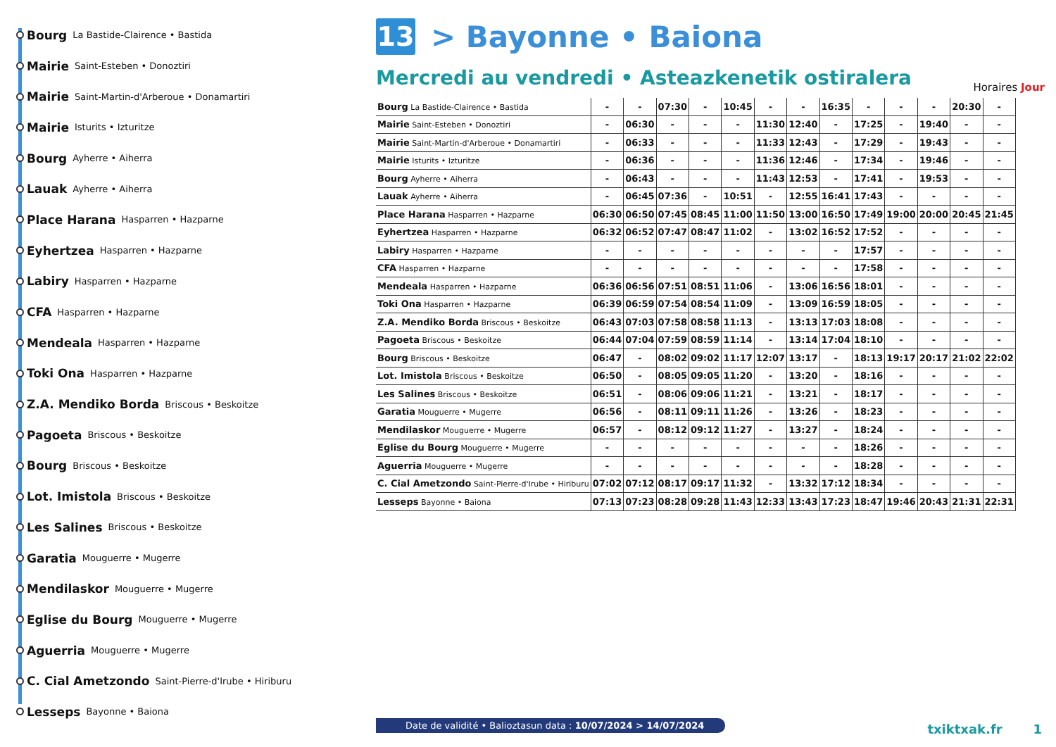Bourg La Bastide-Clairence • Bastida
Mairie Saint-Esteben • Donoztiri
Mairie Saint-Martin-d'Arberoue • Donamartiri
Mairie Isturits • Izturitze
Bourg Ayherre • Aiherra
Lauak Ayherre • Aiherra
Place Harana Hasparren • Hazparne
Eyhertzea Hasparren • Hazparne
Labiry Hasparren • Hazparne
CFA Hasparren • Hazparne
Mendeala Hasparren • Hazparne
Toki Ona Hasparren • Hazparne
Z.A. Mendiko Borda Briscous • Beskoitze
Pagoeta Briscous • Beskoitze
Bourg Briscous • Beskoitze
Lot. Imistola Briscous • Beskoitze
Les Salines Briscous • Beskoitze
Garatia Mouguerre • Mugerre
Mendilaskor Mouguerre • Mugerre
Eglise du Bourg Mouguerre • Mugerre
Aguerria Mouguerre • Mugerre
C. Cial Ametzondo Saint-Pierre-d'Irube • Hiriburu
Lesseps Bayonne • Baiona
13
> Bayonne • Baiona
Mercredi au vendredi • Asteazkenetik ostiralera
| Bourg La Bastide-Clairence • Bastida | - | - | 07:30 | - | 10:45 | - | - | 16:35 | - | - | - | 20:30 | - |
| Mairie Saint-Esteben • Donoztiri | - | 06:30 | - | - | - | 11:30 | 12:40 | - | 17:25 | - | 19:40 | - | - |
| Mairie Saint-Martin-d'Arberoue • Donamartiri | - | 06:33 | - | - | - | 11:33 | 12:43 | - | 17:29 | - | 19:43 | - | - |
| Mairie Isturits • Izturitze | - | 06:36 | - | - | - | 11:36 | 12:46 | - | 17:34 | - | 19:46 | - | - |
| Bourg Ayherre • Aiherra | - | 06:43 | - | - | - | 11:43 | 12:53 | - | 17:41 | - | 19:53 | - | - |
| Lauak Ayherre • Aiherra | - | 06:45 | 07:36 | - | 10:51 | - | 12:55 | 16:41 | 17:43 | - | - | - | - |
| Place Harana Hasparren • Hazparne | 06:30 | 06:50 | 07:45 | 08:45 | 11:00 | 11:50 | 13:00 | 16:50 | 17:49 | 19:00 | 20:00 | 20:45 | 21:45 |
| Eyhertzea Hasparren • Hazparne | 06:32 | 06:52 | 07:47 | 08:47 | 11:02 | - | 13:02 | 16:52 | 17:52 | - | - | - | - |
| Labiry Hasparren • Hazparne | - | - | - | - | - | - | - | - | 17:57 | - | - | - | - |
| CFA Hasparren • Hazparne | - | - | - | - | - | - | - | - | 17:58 | - | - | - | - |
| Mendeala Hasparren • Hazparne | 06:36 | 06:56 | 07:51 | 08:51 | 11:06 | - | 13:06 | 16:56 | 18:01 | - | - | - | - |
| Toki Ona Hasparren • Hazparne | 06:39 | 06:59 | 07:54 | 08:54 | 11:09 | - | 13:09 | 16:59 | 18:05 | - | - | - | - |
| Z.A. Mendiko Borda Briscous • Beskoitze | 06:43 | 07:03 | 07:58 | 08:58 | 11:13 | - | 13:13 | 17:03 | 18:08 | - | - | - | - |
| Pagoeta Briscous • Beskoitze | 06:44 | 07:04 | 07:59 | 08:59 | 11:14 | - | 13:14 | 17:04 | 18:10 | - | - | - | - |
| Bourg Briscous • Beskoitze | 06:47 | - | 08:02 | 09:02 | 11:17 | 12:07 | 13:17 | - | 18:13 | 19:17 | 20:17 | 21:02 | 22:02 |
| Lot. Imistola Briscous • Beskoitze | 06:50 | - | 08:05 | 09:05 | 11:20 | - | 13:20 | - | 18:16 | - | - | - | - |
| Les Salines Briscous • Beskoitze | 06:51 | - | 08:06 | 09:06 | 11:21 | - | 13:21 | - | 18:17 | - | - | - | - |
| Garatia Mouguerre • Mugerre | 06:56 | - | 08:11 | 09:11 | 11:26 | - | 13:26 | - | 18:23 | - | - | - | - |
| Mendilaskor Mouguerre • Mugerre | 06:57 | - | 08:12 | 09:12 | 11:27 | - | 13:27 | - | 18:24 | - | - | - | - |
| Eglise du Bourg Mouguerre • Mugerre | - | - | - | - | - | - | - | - | 18:26 | - | - | - | - |
| Aguerria Mouguerre • Mugerre | - | - | - | - | - | - | - | - | 18:28 | - | - | - | - |
| C. Cial Ametzondo Saint-Pierre-d'Irube • Hiriburu | 07:02 | 07:12 | 08:17 | 09:17 | 11:32 | - | 13:32 | 17:12 | 18:34 | - | - | - | - |
| Lesseps Bayonne • Baiona | 07:13 | 07:23 | 08:28 | 09:28 | 11:43 | 12:33 | 13:43 | 17:23 | 18:47 | 19:46 | 20:43 | 21:31 | 22:31 |
Horaires Jour
Date de validité • Balioztasun data : 10/07/2024 > 14/07/2024
txiktxak.fr 1